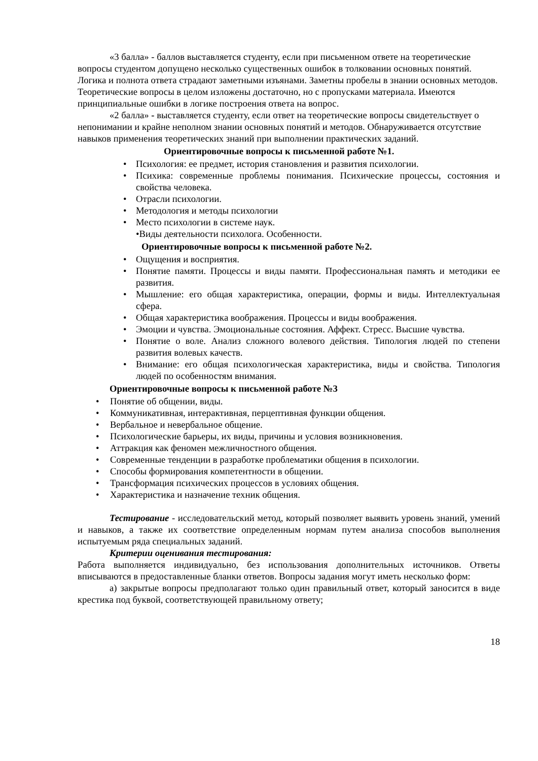«3 балла» - баллов выставляется студенту, если при письменном ответе на теоретические вопросы студентом допущено несколько существенных ошибок в толковании основных понятий. Логика и полнота ответа страдают заметными изъянами. Заметны пробелы в знании основных методов. Теоретические вопросы в целом изложены достаточно, но с пропусками материала. Имеются принципиальные ошибки в логике построения ответа на вопрос.
«2 балла» - выставляется студенту, если ответ на теоретические вопросы свидетельствует о непонимании и крайне неполном знании основных понятий и методов. Обнаруживается отсутствие навыков применения теоретических знаний при выполнении практических заданий.
Ориентировочные вопросы к письменной работе №1.
• Психология: ее предмет, история становления и развития психологии.
• Психика: современные проблемы понимания. Психические процессы, состояния и свойства человека.
• Отрасли психологии.
• Методология и методы психологии
• Место психологии в системе наук.
•Виды деятельности психолога. Особенности.
Ориентировочные вопросы к письменной работе №2.
• Ощущения и восприятия.
• Понятие памяти. Процессы и виды памяти. Профессиональная память и методики ее развития.
• Мышление: его общая характеристика, операции, формы и виды. Интеллектуальная сфера.
• Общая характеристика воображения. Процессы и виды воображения.
• Эмоции и чувства. Эмоциональные состояния. Аффект. Стресс. Высшие чувства.
• Понятие о воле. Анализ сложного волевого действия. Типология людей по степени развития волевых качеств.
• Внимание: его общая психологическая характеристика, виды и свойства. Типология людей по особенностям внимания.
Ориентировочные вопросы к письменной работе №3
• Понятие об общении, виды.
• Коммуникативная, интерактивная, перцептивная функции общения.
• Вербальное и невербальное общение.
• Психологические барьеры, их виды, причины и условия возникновения.
• Аттракция как феномен межличностного общения.
• Современные тенденции в разработке проблематики общения в психологии.
• Способы формирования компетентности в общении.
• Трансформация психических процессов в условиях общения.
• Характеристика и назначение техник общения.
Тестирование - исследовательский метод, который позволяет выявить уровень знаний, умений и навыков, а также их соответствие определенным нормам путем анализа способов выполнения испытуемым ряда специальных заданий.
Критерии оценивания тестирования:
Работа выполняется индивидуально, без использования дополнительных источников. Ответы вписываются в предоставленные бланки ответов. Вопросы задания могут иметь несколько форм:
а) закрытые вопросы предполагают только один правильный ответ, который заносится в виде крестика под буквой, соответствующей правильному ответу;
18